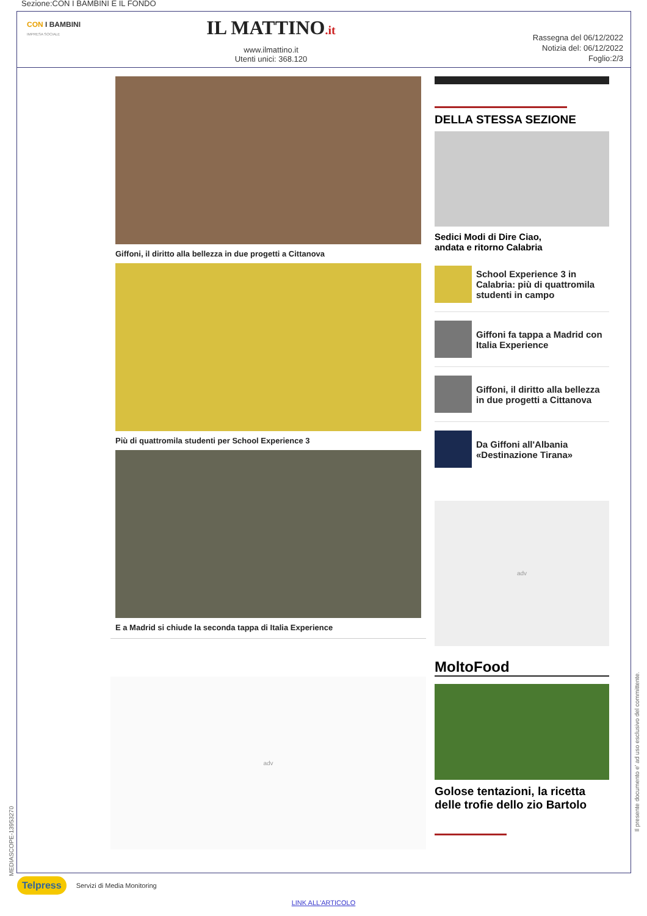Sezione:CON I BAMBINI E IL FONDO
CON I BAMBINI
IMPRESA SOCIALE
IL MATTINO.it
www.ilmattino.it
Utenti unici: 368.120
Rassegna del 06/12/2022
Notizia del: 06/12/2022
Foglio:2/3
Giffoni, il diritto alla bellezza in due progetti a Cittanova
Più di quattromila studenti per School Experience 3
E a Madrid si chiude la seconda tappa di Italia Experience
adv
DELLA STESSA SEZIONE
Sedici Modi di Dire Ciao,
andata e ritorno Calabria
School Experience 3 in Calabria: più di quattromila studenti in campo
Giffoni fa tappa a Madrid con Italia Experience
Giffoni, il diritto alla bellezza in due progetti a Cittanova
Da Giffoni all'Albania «Destinazione Tirana»
adv
MoltoFood
Golose tentazioni, la ricetta delle trofie dello zio Bartolo
MEDIASCOPE-13953270
Il presente documento e' ad uso esclusivo del committente.
Telpress Servizi di Media Monitoring
LINK ALL'ARTICOLO